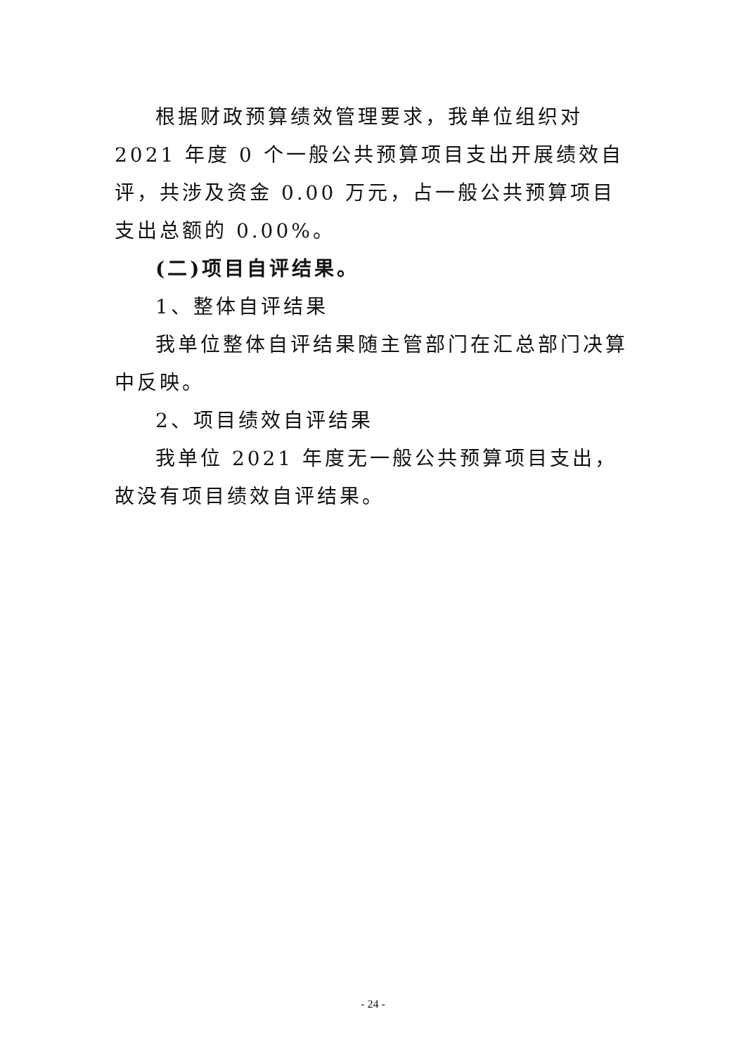根据财政预算绩效管理要求，我单位组织对 2021 年度 0 个一般公共预算项目支出开展绩效自评，共涉及资金 0.00 万元，占一般公共预算项目支出总额的 0.00%。
(二)项目自评结果。
1、整体自评结果
我单位整体自评结果随主管部门在汇总部门决算中反映。
2、项目绩效自评结果
我单位 2021 年度无一般公共预算项目支出，故没有项目绩效自评结果。
- 24 -